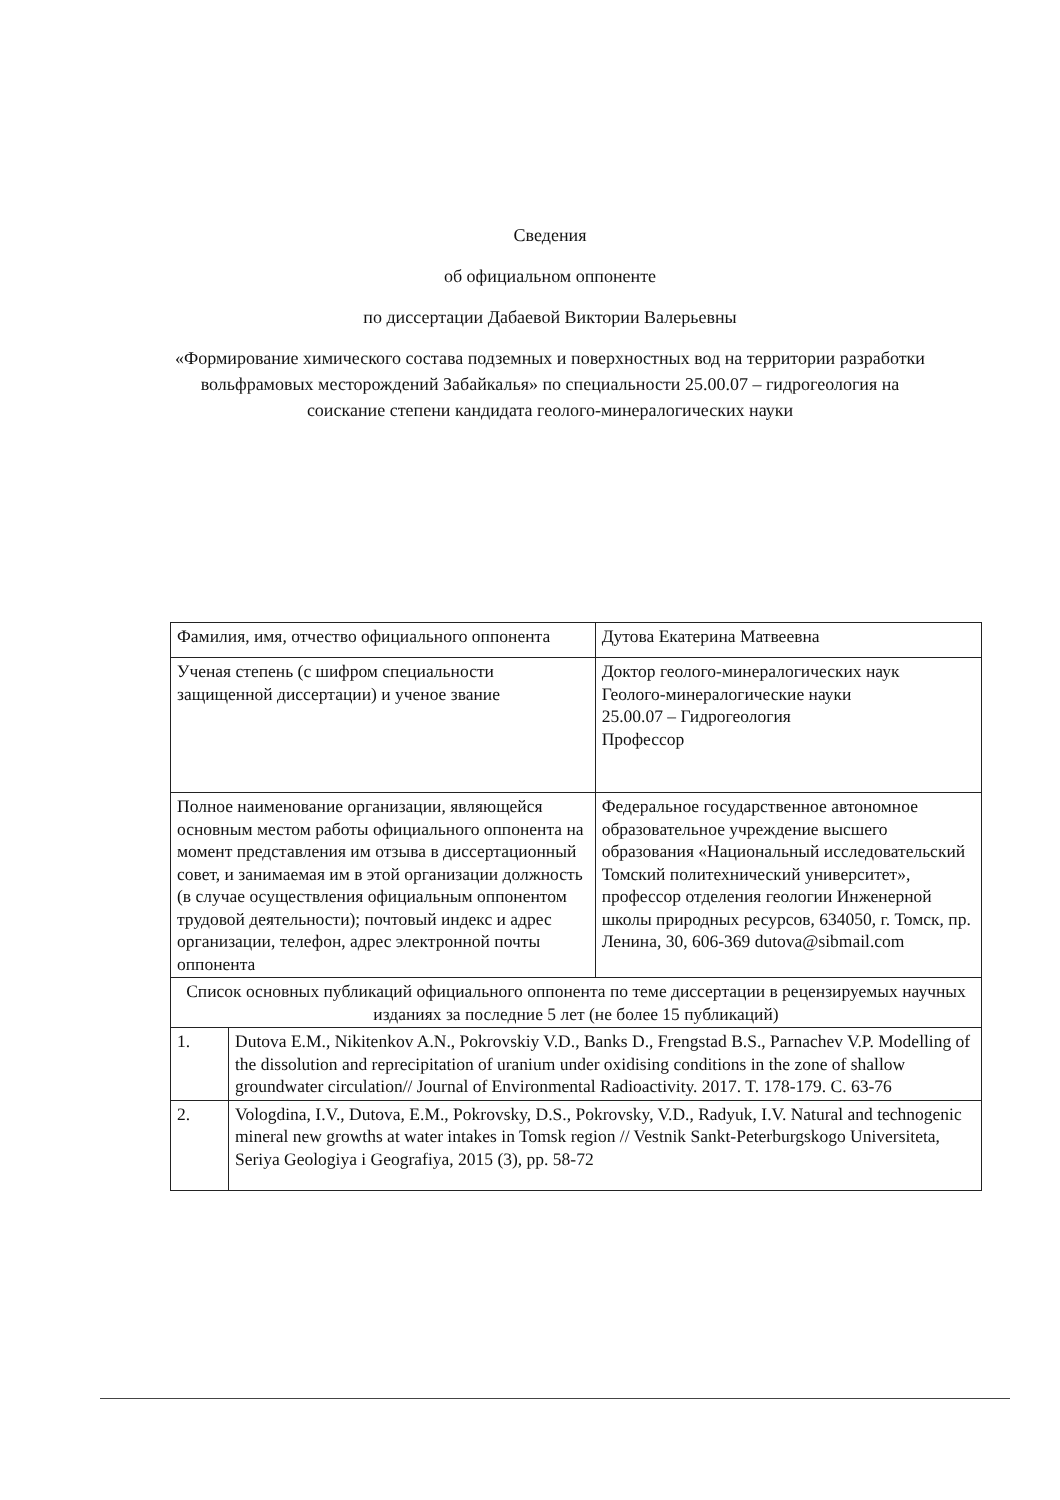Сведения
об официальном оппоненте
по диссертации Дабаевой Виктории Валерьевны
«Формирование химического состава подземных и поверхностных вод на территории разработки вольфрамовых месторождений Забайкалья» по специальности 25.00.07 – гидрогеология на соискание степени кандидата геолого-минералогических науки
| Фамилия, имя, отчество официального оппонента | | Дутова Екатерина Матвеевна |
| Ученая степень (с шифром специальности защищенной диссертации) и ученое звание | | Доктор геолого-минералогических наук Геолого-минералогические науки 25.00.07 – Гидрогеология Профессор |
| Полное наименование организации, являющейся основным местом работы официального оппонента на момент представления им отзыва в диссертационный совет, и занимаемая им в этой организации должность (в случае осуществления официальным оппонентом трудовой деятельности); почтовый индекс и адрес организации, телефон, адрес электронной почты оппонента | | Федеральное государственное автономное образовательное учреждение высшего образования «Национальный исследовательский Томский политехнический университет», профессор отделения геологии Инженерной школы природных ресурсов, 634050, г. Томск, пр. Ленина, 30, 606-369 dutova@sibmail.com |
| Список основных публикаций официального оппонента по теме диссертации в рецензируемых научных изданиях за последние 5 лет (не более 15 публикаций) | | |
| 1. | Dutova E.M., Nikitenkov A.N., Pokrovskiy V.D., Banks D., Frengstad B.S., Parnachev V.P. Modelling of the dissolution and reprecipitation of uranium under oxidising conditions in the zone of shallow groundwater circulation// Journal of Environmental Radioactivity. 2017. T. 178-179. C. 63-76 | |
| 2. | Vologdina, I.V., Dutova, E.M., Pokrovsky, D.S., Pokrovsky, V.D., Radyuk, I.V. Natural and technogenic mineral new growths at water intakes in Tomsk region // Vestnik Sankt-Peterburgskogo Universiteta, Seriya Geologiya i Geografiya, 2015 (3), pp. 58-72 | |